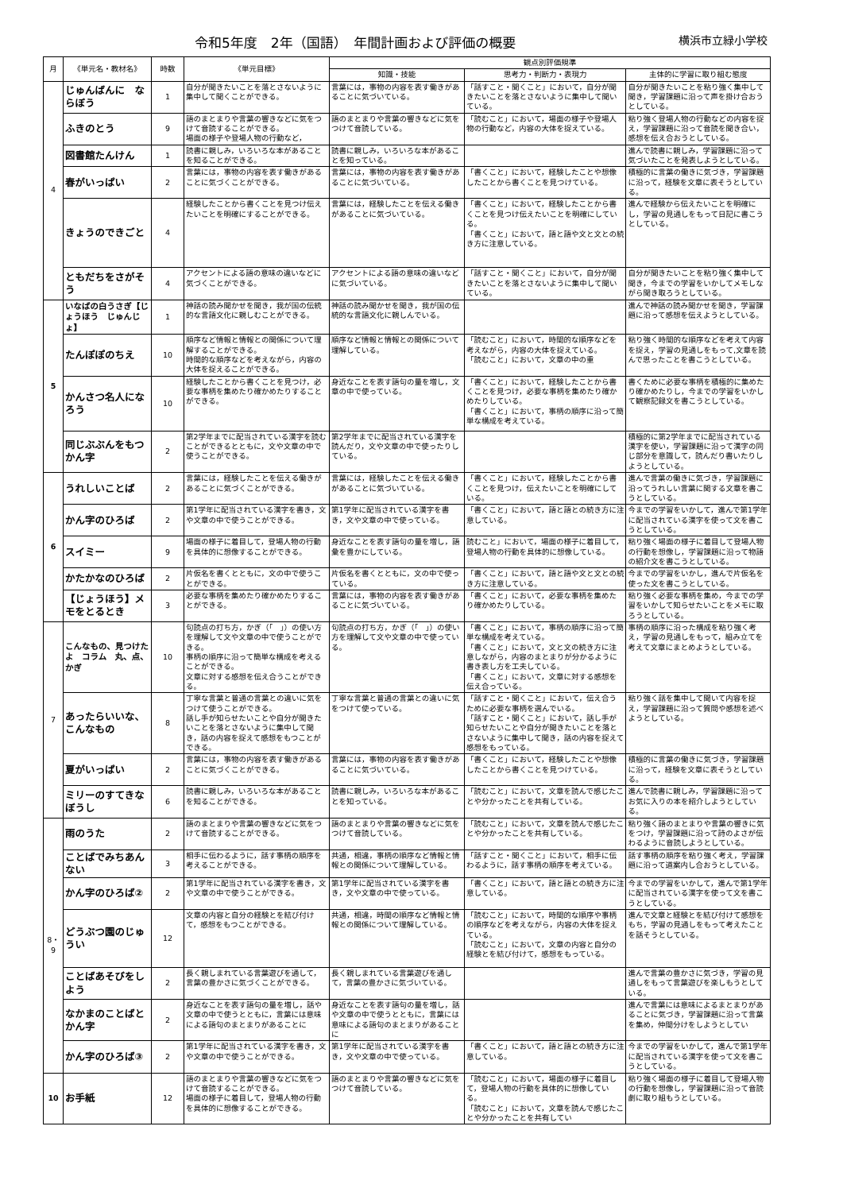令和5年度　2年（国語）　年間計画および評価の概要 横浜市立緑小学校
| 月 | 《単元名・教材名》 | 時数 | 《単元目標》 | 観点別評価規準 | | |
| --- | --- | --- | --- | --- | --- | --- |
| | | | | 知識・技能 | 思考力・判断力・表現力 | 主体的に学習に取り組む態度 |
| 4 | じゅんばんに ならぼう | 1 | 自分が聞きたいことを落とさないように集中して聞くことができる。 | 言葉には，事物の内容を表す働きがあることに気づいている。 | 「話すこと・聞くこと」において，自分が聞きたいことを落とさないように集中して聞いている。 | 自分が聞きたいことを粘り強く集中して聞き，学習課題に沿って声を掛け合おうとしている。 |
| | ふきのとう | 9 | 語のまとまりや言葉の響きなどに気をつけて音読することができる。 場面の様子や登場人物の行動など， | 語のまとまりや言葉の響きなどに気をつけて音読している。 | 「読むこと」において，場面の様子や登場人物の行動など，内容の大体を捉えている。 | 粘り強く登場人物の行動などの内容を捉え，学習課題に沿って音読を聞き合い，感想を伝え合おうとしている。 |
| | 図書館たんけん | 1 | 読書に親しみ，いろいろな本があることを知ることができる。 | 読書に親しみ，いろいろな本があることを知っている。 | | 進んで読書に親しみ，学習課題に沿って気づいたことを発表しようとしている。 |
| | 春がいっぱい | 2 | 言葉には，事物の内容を表す働きがあることに気づくことができる。 | 言葉には，事物の内容を表す働きがあることに気づいている。 | 「書くこと」において，経験したことや想像したことから書くことを見つけている。 | 積極的に言葉の働きに気づき，学習課題に沿って，経験を文章に表そうとしている。 |
| | きょうのできごと | 4 | 経験したことから書くことを見つけ伝えたいことを明確にすることができる。 | 言葉には，経験したことを伝える働きがあることに気づいている。 | 「書くこと」において，経験したことから書くことを見つけ伝えたいことを明確にしている。 「書くこと」において，語と語や文と文との続き方に注意している。 | 進んで経験から伝えたいことを明確にし，学習の見通しをもって日記に書こうとしている。 |
| | ともだちをさがそう | 4 | アクセントによる語の意味の違いなどに気づくことができる。 | アクセントによる語の意味の違いなどに気づいている。 | 「話すこと・聞くこと」において，自分が聞きたいことを落とさないように集中して聞いている。 | 自分が聞きたいことを粘り強く集中して聞き，今までの学習をいかしてメモしながら聞き取ろうとしている。 |
| 5 | いなばの白うさぎ【じょうほう じゅんじょ】 | 1 | 神話の読み聞かせを聞き，我が国の伝統的な言語文化に親しむことができる。 | 神話の読み聞かせを聞き，我が国の伝統的な言語文化に親しんでいる。 | | 進んで神話の読み聞かせを聞き，学習課題に沿って感想を伝えようとしている。 |
| | たんぽぽのちえ | 10 | 順序など情報と情報との関係について理解することができる。 時間的な順序などを考えながら，内容の大体を捉えることができる。 | 順序など情報と情報との関係について理解している。 | 「読むこと」において，時間的な順序などを考えながら，内容の大体を捉えている。 「読むこと」において，文章の中の重 | 粘り強く時間的な順序などを考えて内容を捉え，学習の見通しをもって,文章を読んで思ったことを書こうとしている。 |
| | かんさつ名人になろう | 10 | 経験したことから書くことを見つけ，必要な事柄を集めたり確かめたりすることができる。 | 身近なことを表す語句の量を増し，文章の中で使っている。 | 「書くこと」において，経験したことから書くことを見つけ，必要な事柄を集めたり確かめたりしている。 「書くこと」において，事柄の順序に沿って簡単な構成を考えている。 | 書くために必要な事柄を積極的に集めたり確かめたりし，今までの学習をいかして観察記録文を書こうとしている。 |
| | 同じぶぶんをもつかん字 | 2 | 第2学年までに配当されている漢字を読むことができるとともに，文や文章の中で使うことができる。 | 第2学年までに配当されている漢字を読んだり，文や文章の中で使ったりしている。 | | 積極的に第2学年までに配当されている漢字を使い，学習課題に沿って漢字の同じ部分を意識して，読んだり書いたりしようとしている。 |
| 6 | うれしいことば | 2 | 言葉には，経験したことを伝える働きがあることに気づくことができる。 | 言葉には，経験したことを伝える働きがあることに気づいている。 | 「書くこと」において，経験したことから書くことを見つけ，伝えたいことを明確にしている。 | 進んで言葉の働きに気づき，学習課題に沿ってうれしい言葉に関する文章を書こうとしている。 |
| | かん字のひろば | 2 | 第1学年に配当されている漢字を書き，文や文章の中で使うことができる。 | 第1学年に配当されている漢字を書き，文や文章の中で使っている。 | 「書くこと」において，語と語との続き方に注意している。 | 今までの学習をいかして，進んで第1学年に配当されている漢字を使って文を書こうとしている。 |
| | スイミー | 9 | 場面の様子に着目して，登場人物の行動を具体的に想像することができる。 | 身近なことを表す語句の量を増し，語彙を豊かにしている。 | 読むこと」において，場面の様子に着目して，登場人物の行動を具体的に想像している。 | 粘り強く場面の様子に着目して登場人物の行動を想像し，学習課題に沿って物語の紹介文を書こうとしている。 |
| | かたかなのひろば | 2 | 片仮名を書くとともに，文の中で使うことができる。 | 片仮名を書くとともに，文の中で使っている。 | 「書くこと」において，語と語や文と文との続き方に注意している。 | 今までの学習をいかし，進んで片仮名を使った文を書こうとしている。 |
| | 【じょうほう】メモをとるとき | 3 | 必要な事柄を集めたり確かめたりすることができる。 | 言葉には，事物の内容を表す働きがあることに気づいている。 | 「書くこと」において，必要な事柄を集めたり確かめたりしている。 | 粘り強く必要な事柄を集め，今までの学習をいかして知らせたいことをメモに取ろうとしている。 |
| 7 | こんなもの、見つけたよ コラム 丸、点、かぎ | 10 | 句読点の打ち方，かぎ（「 」）の使い方を理解して文や文章の中で使うことができる。 事柄の順序に沿って簡単な構成を考えることができる。 文章に対する感想を伝え合うことができる。 | 句読点の打ち方，かぎ（「 」）の使い方を理解して文や文章の中で使っている。 | 「書くこと」において，事柄の順序に沿って簡単な構成を考えている。 「書くこと」において，文と文の続き方に注意しながら，内容のまとまりが分かるように書き表し方を工夫している。 「書くこと」において，文章に対する感想を伝え合っている。 | 事柄の順序に沿った構成を粘り強く考え，学習の見通しをもって，組み立てを考えて文章にまとめようとしている。 |
| | あったらいいな、こんなもの | 8 | 丁寧な言葉と普通の言葉との違いに気をつけて使うことができる。 話し手が知らせたいことや自分が聞きたいことを落とさないように集中して聞き，話の内容を捉えて感想をもつことができる。 | 丁寧な言葉と普通の言葉との違いに気をつけて使っている。 | 「話すこと・聞くこと」において，伝え合うために必要な事柄を選んでいる。 「話すこと・聞くこと」において，話し手が知らせたいことや自分が聞きたいことを落とさないように集中して聞き，話の内容を捉えて感想をもっている。 | 粘り強く話を集中して聞いて内容を捉え，学習課題に沿って質問や感想を述べようとしている。 |
| | 夏がいっぱい | 2 | 言葉には，事物の内容を表す働きがあることに気づくことができる。 | 言葉には，事物の内容を表す働きがあることに気づいている。 | 「書くこと」において，経験したことや想像したことから書くことを見つけている。 | 積極的に言葉の働きに気づき，学習課題に沿って，経験を文章に表そうとしている。 |
| | ミリーのすてきなぼうし | 6 | 読書に親しみ，いろいろな本があることを知ることができる。 | 読書に親しみ，いろいろな本があることを知っている。 | 「読むこと」において，文章を読んで感じたことや分かったことを共有している。 | 進んで読書に親しみ，学習課題に沿ってお気に入りの本を紹介しようとしている。 |
| 8・9 | 雨のうた | 2 | 語のまとまりや言葉の響きなどに気をつけて音読することができる。 | 語のまとまりや言葉の響きなどに気をつけて音読している。 | 「読むこと」において，文章を読んで感じたことや分かったことを共有している。 | 粘り強く語のまとまりや言葉の響きに気をつけ，学習課題に沿って詩のよさが伝わるように音読しようとしている。 |
| | ことばでみちあんない | 3 | 相手に伝わるように，話す事柄の順序を考えることができる。 | 共通，相違，事柄の順序など情報と情報との関係について理解している。 | 「話すこと・聞くこと」において，相手に伝わるように，話す事柄の順序を考えている。 | 話す事柄の順序を粘り強く考え，学習課題に沿って道案内し合おうとしている。 |
| | かん字のひろば② | 2 | 第1学年に配当されている漢字を書き，文や文章の中で使うことができる。 | 第1学年に配当されている漢字を書き，文や文章の中で使っている。 | 「書くこと」において，語と語との続き方に注意している。 | 今までの学習をいかして，進んで第1学年に配当されている漢字を使って文を書こうとしている。 |
| | どうぶつ園のじゅうい | 12 | 文章の内容と自分の経験とを結び付けて，感想をもつことができる。 | 共通，相違，時間の順序など情報と情報との関係について理解している。 | 「読むこと」において，時間的な順序や事柄の順序などを考えながら，内容の大体を捉えている。 「読むこと」において，文章の内容と自分の経験とを結び付けて，感想をもっている。 | 進んで文章と経験とを結び付けて感想をもち，学習の見通しをもって考えたことを話そうとしている。 |
| | ことばあそびをしよう | 2 | 長く親しまれている言葉遊びを通して，言葉の豊かさに気づくことができる。 | 長く親しまれている言葉遊びを通して，言葉の豊かさに気づいている。 | | 進んで言葉の豊かさに気づき，学習の見通しをもって言葉遊びを楽しもうとしている。 |
| | なかまのことばとかん字 | 2 | 身近なことを表す語句の量を増し，話や文章の中で使うとともに，言葉には意味による語句のまとまりがあることに | 身近なことを表す語句の量を増し，話や文章の中で使うとともに，言葉には意味による語句のまとまりがあることに | | 進んで言葉には意味によるまとまりがあることに気づき，学習課題に沿って言葉を集め，仲間分けをしようとしてい |
| | かん字のひろば③ | 2 | 第1学年に配当されている漢字を書き，文や文章の中で使うことができる。 | 第1学年に配当されている漢字を書き，文や文章の中で使っている。 | 「書くこと」において，語と語との続き方に注意している。 | 今までの学習をいかして，進んで第1学年に配当されている漢字を使って文を書こうとしている。 |
| 10 | お手紙 | 12 | 語のまとまりや言葉の響きなどに気をつけて音読することができる。 場面の様子に着目して，登場人物の行動を具体的に想像することができる。 | 語のまとまりや言葉の響きなどに気をつけて音読している。 | 「読むこと」において，場面の様子に着目して，登場人物の行動を具体的に想像している。 「読むこと」において，文章を読んで感じたことや分かったことを共有してい | 粘り強く場面の様子に着目して登場人物の行動を想像し，学習課題に沿って音読劇に取り組もうとしている。 |